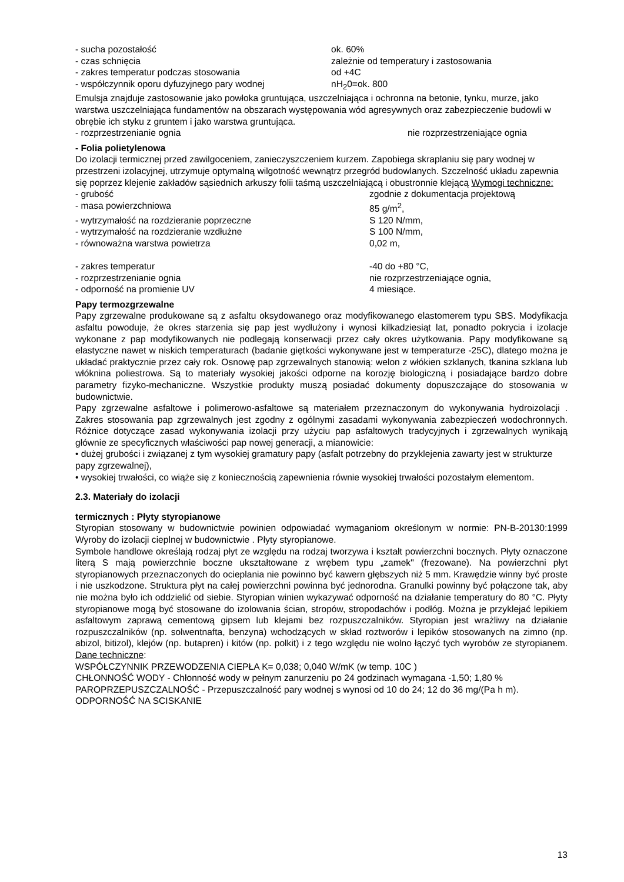- sucha pozostałość ok. 60%
- czas schnięcia zależnie od temperatury i zastosowania
- zakres temperatur podczas stosowania od +4C
- współczynnik oporu dyfuzyjnego pary wodnej nH<sub>2</sub>0=ok. 800
Emulsja znajduje zastosowanie jako powłoka gruntująca, uszczelniająca i ochronna na betonie, tynku, murze, jako warstwa uszczelniająca fundamentów na obszarach występowania wód agresywnych oraz zabezpieczenie budowli w obrębie ich styku z gruntem i jako warstwa gruntująca.
- rozprzestrzenianie ognia nie rozprzestrzeniające ognia
- Folia polietylenowa
Do izolacji termicznej przed zawilgoceniem, zanieczyszczeniem kurzem. Zapobiega skraplaniu się pary wodnej w przestrzeni izolacyjnej, utrzymuje optymalną wilgotność wewnątrz przegród budowlanych. Szczelność układu zapewnia się poprzez klejenie zakładów sąsiednich arkuszy folii taśmą uszczelniającą i obustronnie klejącą Wymogi techniczne:
- grubość zgodnie z dokumentacja projektową
- masa powierzchniowa 85 g/m<sup>2</sup>,
- wytrzymałość na rozdzieranie poprzeczne S 120 N/mm,
- wytrzymałość na rozdzieranie wzdłużne S 100 N/mm,
- równoważna warstwa powietrza 0,02 m,
- zakres temperatur -40 do +80 °C,
- rozprzestrzenianie ognia nie rozprzestrzeniające ognia,
- odporność na promienie UV 4 miesiące.
Papy termozgrzewalne
Papy zgrzewalne produkowane są z asfaltu oksydowanego oraz modyfikowanego elastomerem typu SBS. Modyfikacja asfaltu powoduje, że okres starzenia się pap jest wydłużony i wynosi kilkadziesiąt lat, ponadto pokrycia i izolacje wykonane z pap modyfikowanych nie podlegają konserwacji przez cały okres użytkowania. Papy modyfikowane są elastyczne nawet w niskich temperaturach (badanie giętkości wykonywane jest w temperaturze -25C), dlatego można je układać praktycznie przez cały rok. Osnowę pap zgrzewalnych stanowią: welon z włókien szklanych, tkanina szklana lub włóknina poliestrowa. Są to materiały wysokiej jakości odporne na korozję biologiczną i posiadające bardzo dobre parametry fizyko-mechaniczne. Wszystkie produkty muszą posiadać dokumenty dopuszczające do stosowania w budownictwie.
Papy zgrzewalne asfaltowe i polimerowo-asfaltowe są materiałem przeznaczonym do wykonywania hydroizolacji . Zakres stosowania pap zgrzewalnych jest zgodny z ogólnymi zasadami wykonywania zabezpieczeń wodochronnych. Różnice dotyczące zasad wykonywania izolacji przy użyciu pap asfaltowych tradycyjnych i zgrzewalnych wynikają głównie ze specyficznych właściwości pap nowej generacji, a mianowicie:
• dużej grubości i związanej z tym wysokiej gramatury papy (asfalt potrzebny do przyklejenia zawarty jest w strukturze papy zgrzewalnej),
• wysokiej trwałości, co wiąże się z koniecznością zapewnienia równie wysokiej trwałości pozostałym elementom.
2.3. Materiały do izolacji
termicznych : Płyty styropianowe
Styropian stosowany w budownictwie powinien odpowiadać wymaganiom określonym w normie: PN-B-20130:1999 Wyroby do izolacji cieplnej w budownictwie . Płyty styropianowe.
Symbole handlowe określają rodzaj płyt ze względu na rodzaj tworzywa i kształt powierzchni bocznych. Płyty oznaczone literą S mają powierzchnie boczne ukształtowane z wrębem typu „zamek" (frezowane). Na powierzchni płyt styropianowych przeznaczonych do ocieplania nie powinno być kawern głębszych niż 5 mm. Krawędzie winny być proste i nie uszkodzone. Struktura płyt na całej powierzchni powinna być jednorodna. Granulki powinny być połączone tak, aby nie można było ich oddzielić od siebie. Styropian winien wykazywać odporność na działanie temperatury do 80 °C. Płyty styropianowe mogą być stosowane do izolowania ścian, stropów, stropodachów i podłóg. Można je przyklejać lepikiem asfaltowym zaprawą cementową gipsem lub klejami bez rozpuszczalników. Styropian jest wrażliwy na działanie rozpuszczalników (np. solwentnafta, benzyna) wchodzących w skład roztworów i lepików stosowanych na zimno (np. abizol, bitizol), klejów (np. butapren) i kitów (np. polkit) i z tego względu nie wolno łączyć tych wyrobów ze styropianem. Dane techniczne:
WSPÓŁCZYNNIK PRZEWODZENIA CIEPŁA K= 0,038; 0,040 W/mK (w temp. 10C )
CHŁONNOŚĆ WODY - Chłonność wody w pełnym zanurzeniu po 24 godzinach wymagana -1,50; 1,80 %
PAROPRZEPUSZCZALNOŚĆ - Przepuszczalność pary wodnej s wynosi od 10 do 24; 12 do 36 mg/(Pa h m).
ODPORNOŚĆ NA SCISKANIE
13